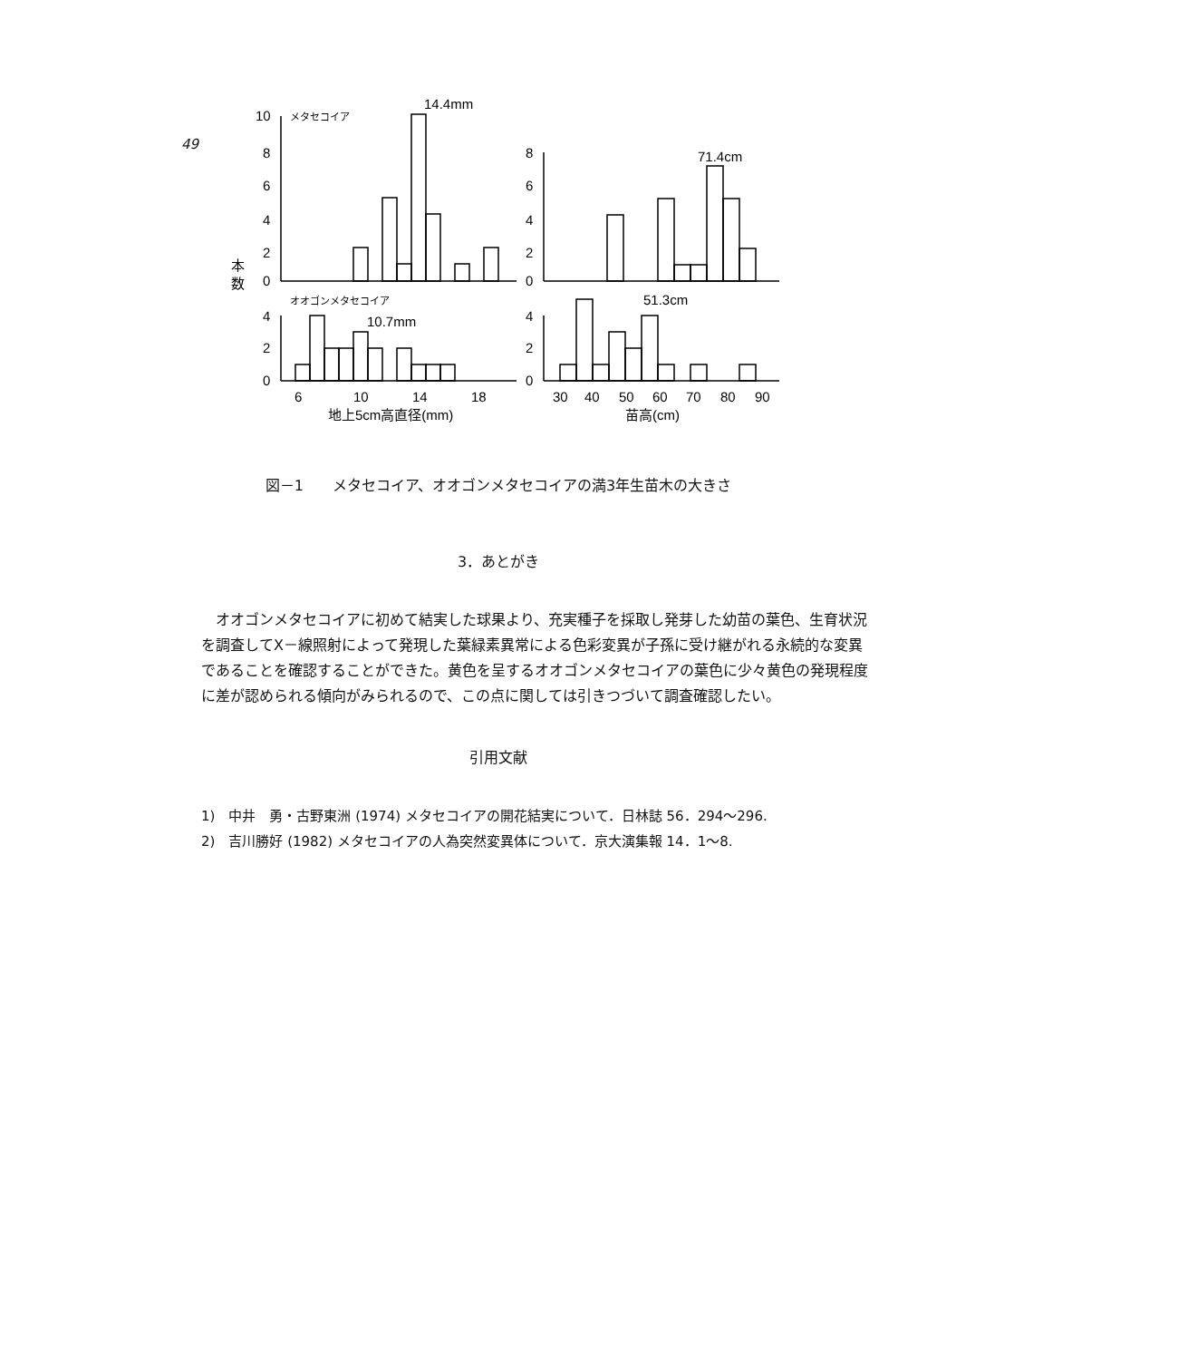49
10
8
6
4
2
0
メタセコイア
14.4mm
8
6
4
2
0
71.4cm
本
数
オオゴンメタセコイア
4
2
0
10.7mm
4
2
0
51.3cm
6
10
14
18
地上5cm高直径(mm)
30
40
50
60
70
80
90
苗高(cm)
図－1　　メタセコイア、オオゴンメタセコイアの満3年生苗木の大きさ
3．あとがき
オオゴンメタセコイアに初めて結実した球果より、充実種子を採取し発芽した幼苗の葉色、生育状況を調査してX－線照射によって発現した葉緑素異常による色彩変異が子孫に受け継がれる永続的な変異であることを確認することができた。黄色を呈するオオゴンメタセコイアの葉色に少々黄色の発現程度に差が認められる傾向がみられるので、この点に関しては引きつづいて調査確認したい。
引用文献
1)　中井　勇・古野東洲 (1974) メタセコイアの開花結実について．日林誌 56．294～296.
2)　吉川勝好 (1982) メタセコイアの人為突然変異体について．京大演集報 14．1～8.